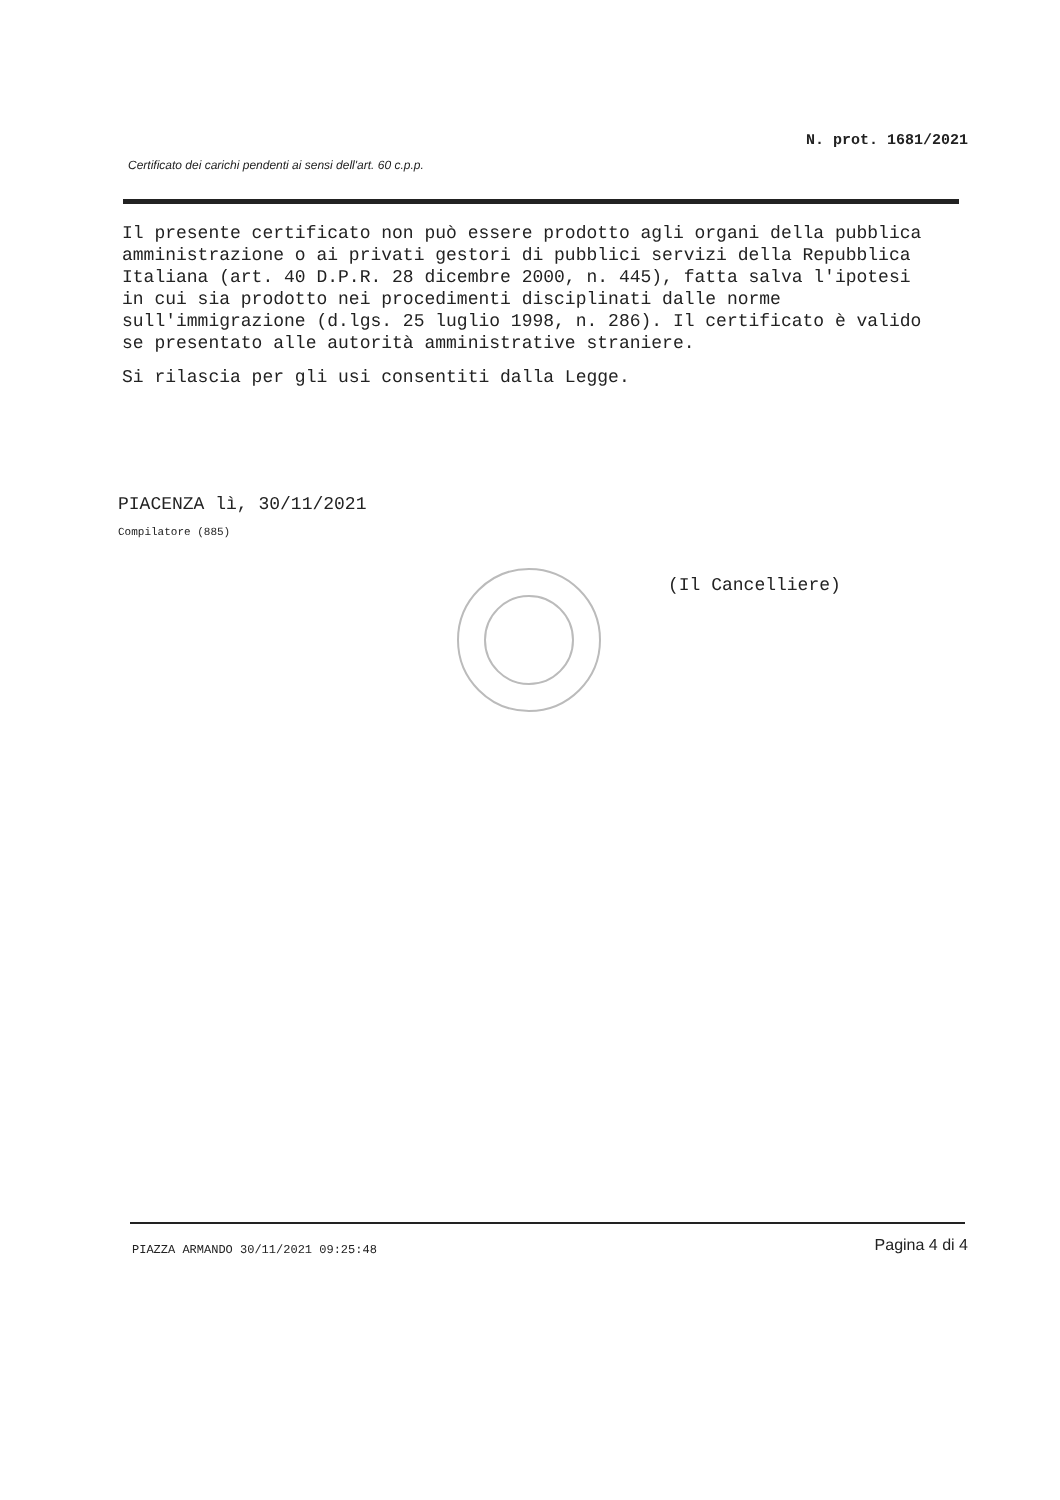N. prot. 1681/2021
Certificato dei carichi pendenti ai sensi dell'art. 60 c.p.p.
Il presente certificato non può essere prodotto agli organi della pubblica amministrazione o ai privati gestori di pubblici servizi della Repubblica Italiana (art. 40 D.P.R. 28 dicembre 2000, n. 445), fatta salva l'ipotesi in cui sia prodotto nei procedimenti disciplinati dalle norme sull'immigrazione (d.lgs. 25 luglio 1998, n. 286). Il certificato è valido se presentato alle autorità amministrative straniere.
Si rilascia per gli usi consentiti dalla Legge.
PIACENZA lì, 30/11/2021
Compilatore (885)
(Il Cancelliere)
PIAZZA ARMANDO 30/11/2021 09:25:48
Pagina 4 di 4